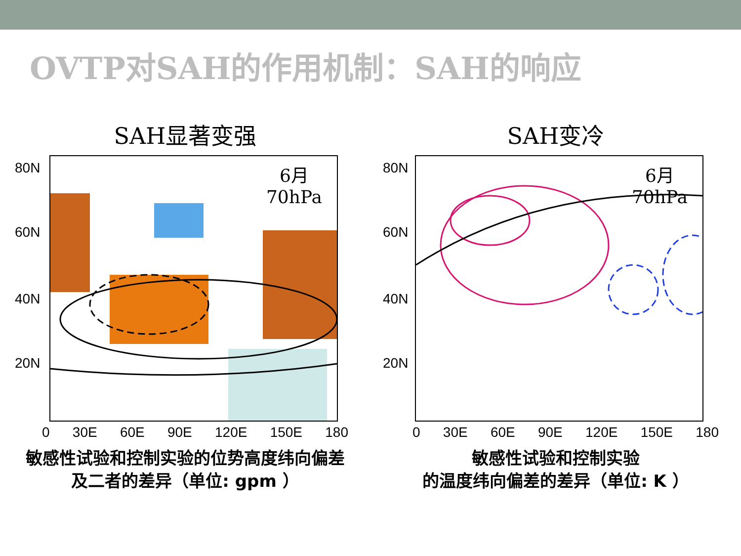OVTP对SAH的作用机制：SAH的响应
SAH显著变强
6月
70hPa
80N
60N
40N
20N
0 30E 60E 90E 120E 150E 180
敏感性试验和控制实验的位势高度纬向偏差
及二者的差异（单位: gpm ）
SAH变冷
6月
70hPa
80N
60N
40N
20N
0 30E 60E 90E 120E 150E 180
敏感性试验和控制实验
的温度纬向偏差的差异（单位: K ）